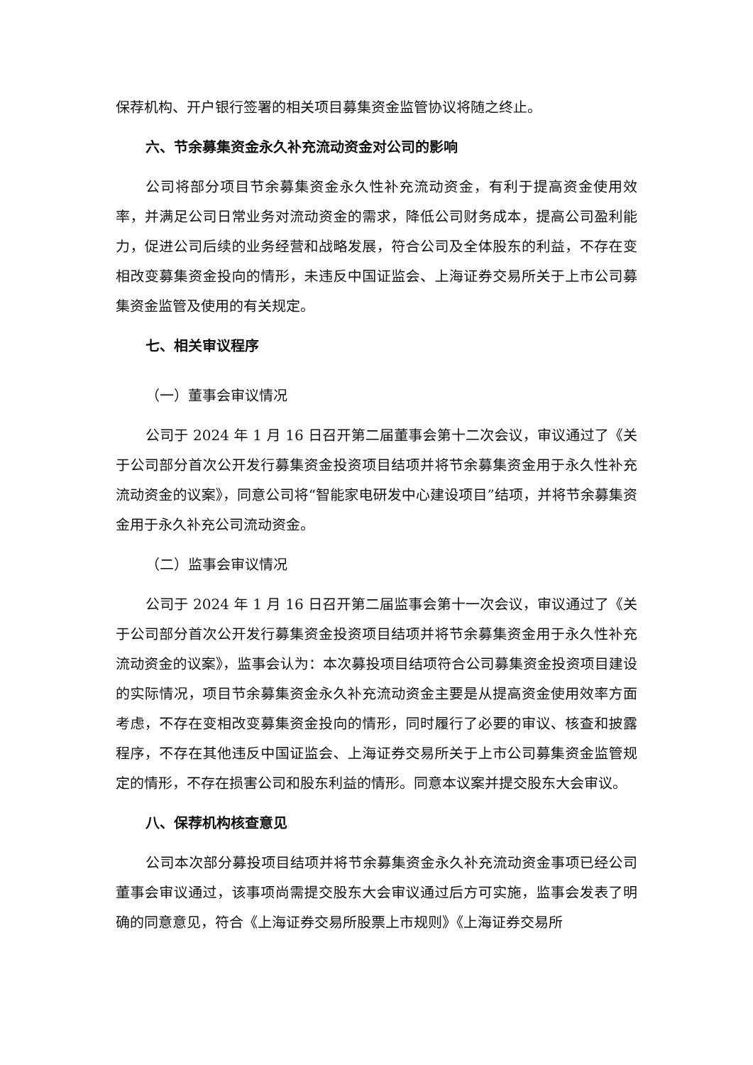保荐机构、开户银行签署的相关项目募集资金监管协议将随之终止。
六、节余募集资金永久补充流动资金对公司的影响
公司将部分项目节余募集资金永久性补充流动资金，有利于提高资金使用效率，并满足公司日常业务对流动资金的需求，降低公司财务成本，提高公司盈利能力，促进公司后续的业务经营和战略发展，符合公司及全体股东的利益，不存在变相改变募集资金投向的情形，未违反中国证监会、上海证券交易所关于上市公司募集资金监管及使用的有关规定。
七、相关审议程序
（一）董事会审议情况
公司于 2024 年 1 月 16 日召开第二届董事会第十二次会议，审议通过了《关于公司部分首次公开发行募集资金投资项目结项并将节余募集资金用于永久性补充流动资金的议案》，同意公司将“智能家电研发中心建设项目”结项，并将节余募集资金用于永久补充公司流动资金。
（二）监事会审议情况
公司于 2024 年 1 月 16 日召开第二届监事会第十一次会议，审议通过了《关于公司部分首次公开发行募集资金投资项目结项并将节余募集资金用于永久性补充流动资金的议案》，监事会认为：本次募投项目结项符合公司募集资金投资项目建设的实际情况，项目节余募集资金永久补充流动资金主要是从提高资金使用效率方面考虑，不存在变相改变募集资金投向的情形，同时履行了必要的审议、核查和披露程序，不存在其他违反中国证监会、上海证券交易所关于上市公司募集资金监管规定的情形，不存在损害公司和股东利益的情形。同意本议案并提交股东大会审议。
八、保荐机构核查意见
公司本次部分募投项目结项并将节余募集资金永久补充流动资金事项已经公司董事会审议通过，该事项尚需提交股东大会审议通过后方可实施，监事会发表了明确的同意意见，符合《上海证券交易所股票上市规则》《上海证券交易所